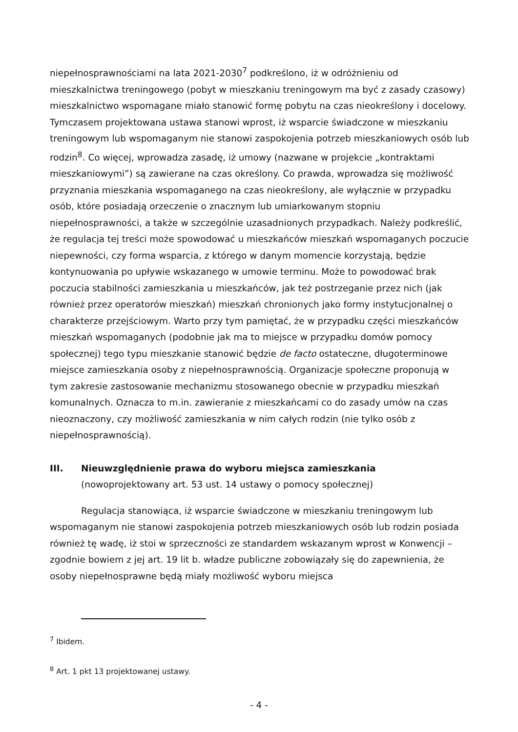niepełnosprawnościami na lata 2021-2030<sup>7</sup> podkreślono, iż w odróżnieniu od mieszkalnictwa treningowego (pobyt w mieszkaniu treningowym ma być z zasady czasowy) mieszkalnictwo wspomagane miało stanowić formę pobytu na czas nieokreślony i docelowy. Tymczasem projektowana ustawa stanowi wprost, iż wsparcie świadczone w mieszkaniu treningowym lub wspomaganym nie stanowi zaspokojenia potrzeb mieszkaniowych osób lub rodzin<sup>8</sup>. Co więcej, wprowadza zasadę, iż umowy (nazwane w projekcie „kontraktami mieszkaniowymi”) są zawierane na czas określony. Co prawda, wprowadza się możliwość przyznania mieszkania wspomaganego na czas nieokreślony, ale wyłącznie w przypadku osób, które posiadają orzeczenie o znacznym lub umiarkowanym stopniu niepełnosprawności, a także w szczególnie uzasadnionych przypadkach. Należy podkreślić, że regulacja tej treści może spowodować u mieszkańców mieszkań wspomaganych poczucie niepewności, czy forma wsparcia, z którego w danym momencie korzystają, będzie kontynuowania po upływie wskazanego w umowie terminu. Może to powodować brak poczucia stabilności zamieszkania u mieszkańców, jak też postrzeganie przez nich (jak również przez operatorów mieszkań) mieszkań chronionych jako formy instytucjonalnej o charakterze przejściowym. Warto przy tym pamiętać, że w przypadku części mieszkańców mieszkań wspomaganych (podobnie jak ma to miejsce w przypadku domów pomocy społecznej) tego typu mieszkanie stanowić będzie de facto ostateczne, długoterminowe miejsce zamieszkania osoby z niepełnosprawnością. Organizacje społeczne proponują w tym zakresie zastosowanie mechanizmu stosowanego obecnie w przypadku mieszkań komunalnych. Oznacza to m.in. zawieranie z mieszkańcami co do zasady umów na czas nieoznaczony, czy możliwość zamieszkania w nim całych rodzin (nie tylko osób z niepełnosprawnością).
III. Nieuwzględnienie prawa do wyboru miejsca zamieszkania
(nowoprojektowany art. 53 ust. 14 ustawy o pomocy społecznej)
Regulacja stanowiąca, iż wsparcie świadczone w mieszkaniu treningowym lub wspomaganym nie stanowi zaspokojenia potrzeb mieszkaniowych osób lub rodzin posiada również tę wadę, iż stoi w sprzeczności ze standardem wskazanym wprost w Konwencji – zgodnie bowiem z jej art. 19 lit b. władze publiczne zobowiązały się do zapewnienia, że osoby niepełnosprawne będą miały możliwość wyboru miejsca
<sup>7</sup> Ibidem.
<sup>8</sup> Art. 1 pkt 13 projektowanej ustawy.
- 4 -